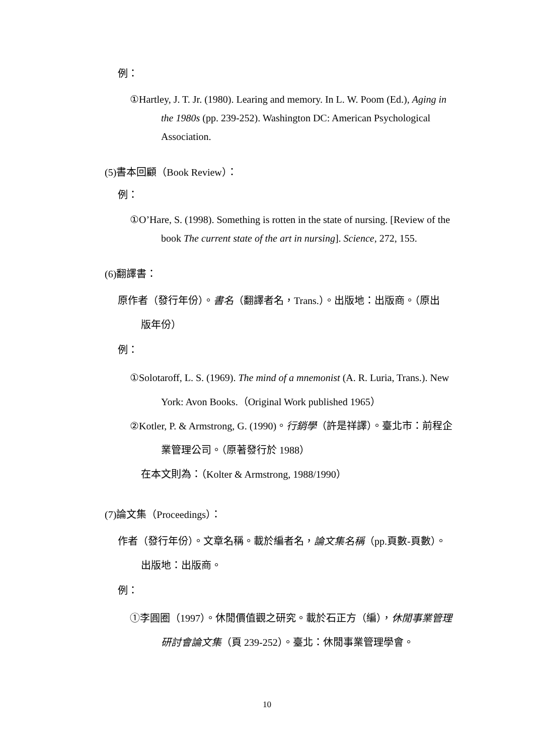例：
①Hartley, J. T. Jr. (1980). Learing and memory. In L. W. Poom (Ed.), Aging in the 1980s (pp. 239-252). Washington DC: American Psychological Association.
(5)書本回顧（Book Review）：
例：
①O’Hare, S. (1998). Something is rotten in the state of nursing. [Review of the book The current state of the art in nursing]. Science, 272, 155.
(6)翻譯書：
原作者（發行年份）。書名（翻譯者名，Trans.）。出版地：出版商。（原出版年份）
例：
①Solotaroff, L. S. (1969). The mind of a mnemonist (A. R. Luria, Trans.). New York: Avon Books.（Original Work published 1965）
②Kotler, P. & Armstrong, G. (1990)。行銷學（許是祥譯）。臺北市：前程企業管理公司。（原著發行於 1988）
在本文則為：（Kolter & Armstrong, 1988/1990）
(7)論文集（Proceedings）：
作者（發行年份）。文章名稱。載於編者名，論文集名稱（pp.頁數-頁數）。出版地：出版商。
例：
①李圓圈（1997）。休閒價值觀之研究。載於石正方（編），休閒事業管理研討會論文集（頁 239-252）。臺北：休閒事業管理學會。
10